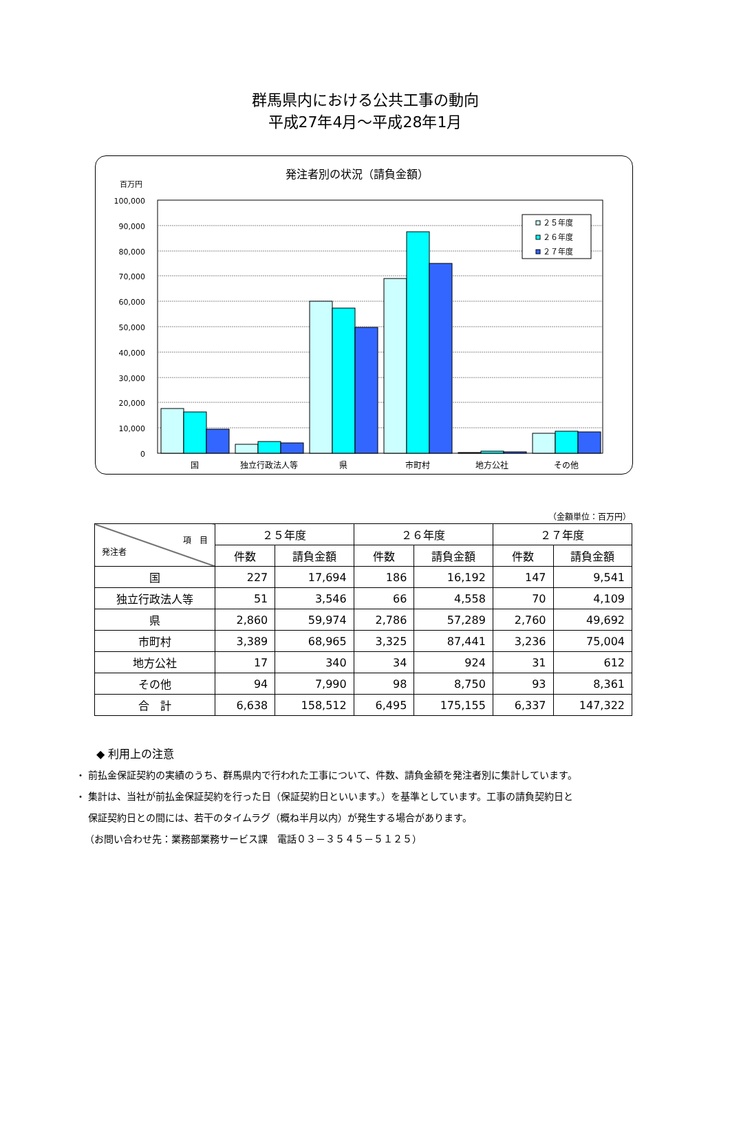群馬県内における公共工事の動向
平成27年4月～平成28年1月
発注者別の状況（請負金額）
百万円
100,000
90,000
80,000
70,000
60,000
50,000
40,000
30,000
20,000
10,000
0
２５年度
２６年度
２７年度
国
独立行政法人等
県
市町村
地方公社
その他
（金額単位：百万円）
| 項 目 発注者 | ２５年度 | | ２６年度 | | ２７年度 | |
| --- | --- | --- | --- | --- | --- | --- |
| | 件数 | 請負金額 | 件数 | 請負金額 | 件数 | 請負金額 |
| 国 | 227 | 17,694 | 186 | 16,192 | 147 | 9,541 |
| 独立行政法人等 | 51 | 3,546 | 66 | 4,558 | 70 | 4,109 |
| 県 | 2,860 | 59,974 | 2,786 | 57,289 | 2,760 | 49,692 |
| 市町村 | 3,389 | 68,965 | 3,325 | 87,441 | 3,236 | 75,004 |
| 地方公社 | 17 | 340 | 34 | 924 | 31 | 612 |
| その他 | 94 | 7,990 | 98 | 8,750 | 93 | 8,361 |
| 合 計 | 6,638 | 158,512 | 6,495 | 175,155 | 6,337 | 147,322 |
◆ 利用上の注意
・ 前払金保証契約の実績のうち、群馬県内で行われた工事について、件数、請負金額を発注者別に集計しています。
・ 集計は、当社が前払金保証契約を行った日（保証契約日といいます。）を基準としています。工事の請負契約日と
保証契約日との間には、若干のタイムラグ（概ね半月以内）が発生する場合があります。
（お問い合わせ先：業務部業務サービス課　電話０３－３５４５－５１２５）